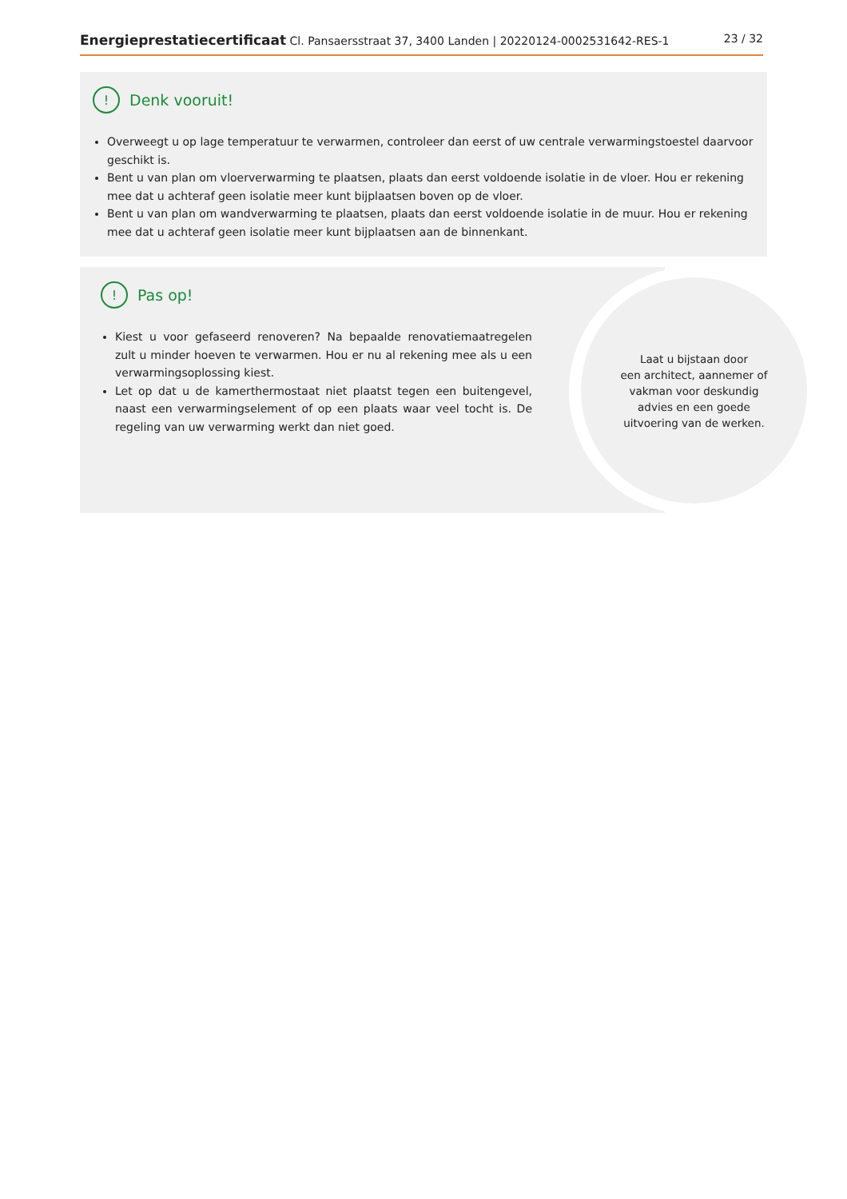Energieprestatiecertificaat Cl. Pansaersstraat 37, 3400 Landen | 20220124-0002531642-RES-1 23 / 32
! Denk vooruit!
Overweegt u op lage temperatuur te verwarmen, controleer dan eerst of uw centrale verwarmingstoestel daarvoor geschikt is.
Bent u van plan om vloerverwarming te plaatsen, plaats dan eerst voldoende isolatie in de vloer. Hou er rekening mee dat u achteraf geen isolatie meer kunt bijplaatsen boven op de vloer.
Bent u van plan om wandverwarming te plaatsen, plaats dan eerst voldoende isolatie in de muur. Hou er rekening mee dat u achteraf geen isolatie meer kunt bijplaatsen aan de binnenkant.
! Pas op!
Kiest u voor gefaseerd renoveren? Na bepaalde renovatiemaatregelen zult u minder hoeven te verwarmen. Hou er nu al rekening mee als u een verwarmingsoplossing kiest.
Let op dat u de kamerthermostaat niet plaatst tegen een buitengevel, naast een verwarmingselement of op een plaats waar veel tocht is. De regeling van uw verwarming werkt dan niet goed.
Laat u bijstaan door
een architect, aannemer of
vakman voor deskundig
advies en een goede
uitvoering van de werken.